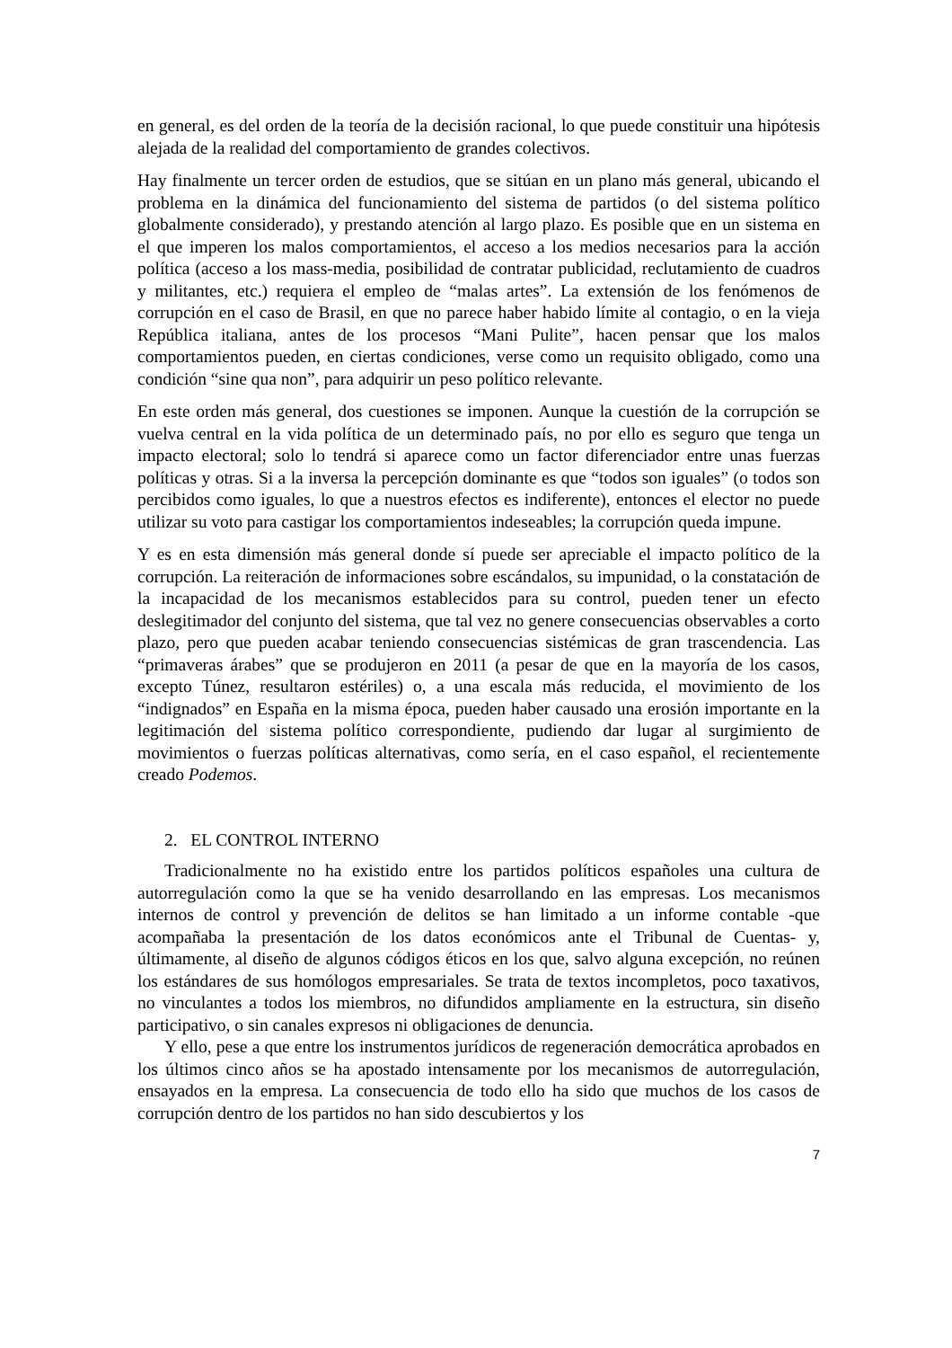en general, es del orden de la teoría de la decisión racional, lo que puede constituir una hipótesis alejada de la realidad del comportamiento de grandes colectivos.
Hay finalmente un tercer orden de estudios, que se sitúan en un plano más general, ubicando el problema en la dinámica del funcionamiento del sistema de partidos (o del sistema político globalmente considerado), y prestando atención al largo plazo. Es posible que en un sistema en el que imperen los malos comportamientos, el acceso a los medios necesarios para la acción política (acceso a los mass-media, posibilidad de contratar publicidad, reclutamiento de cuadros y militantes, etc.) requiera el empleo de “malas artes”. La extensión de los fenómenos de corrupción en el caso de Brasil, en que no parece haber habido límite al contagio, o en la vieja República italiana, antes de los procesos “Mani Pulite”, hacen pensar que los malos comportamientos pueden, en ciertas condiciones, verse como un requisito obligado, como una condición “sine qua non”, para adquirir un peso político relevante.
En este orden más general, dos cuestiones se imponen. Aunque la cuestión de la corrupción se vuelva central en la vida política de un determinado país, no por ello es seguro que tenga un impacto electoral; solo lo tendrá si aparece como un factor diferenciador entre unas fuerzas políticas y otras. Si a la inversa la percepción dominante es que “todos son iguales” (o todos son percibidos como iguales, lo que a nuestros efectos es indiferente), entonces el elector no puede utilizar su voto para castigar los comportamientos indeseables; la corrupción queda impune.
Y es en esta dimensión más general donde sí puede ser apreciable el impacto político de la corrupción. La reiteración de informaciones sobre escándalos, su impunidad, o la constatación de la incapacidad de los mecanismos establecidos para su control, pueden tener un efecto deslegitimador del conjunto del sistema, que tal vez no genere consecuencias observables a corto plazo, pero que pueden acabar teniendo consecuencias sistémicas de gran trascendencia. Las “primaveras árabes” que se produjeron en 2011 (a pesar de que en la mayoría de los casos, excepto Túnez, resultaron estériles) o, a una escala más reducida, el movimiento de los “indignados” en España en la misma época, pueden haber causado una erosión importante en la legitimación del sistema político correspondiente, pudiendo dar lugar al surgimiento de movimientos o fuerzas políticas alternativas, como sería, en el caso español, el recientemente creado Podemos.
2. EL CONTROL INTERNO
Tradicionalmente no ha existido entre los partidos políticos españoles una cultura de autorregulación como la que se ha venido desarrollando en las empresas. Los mecanismos internos de control y prevención de delitos se han limitado a un informe contable -que acompañaba la presentación de los datos económicos ante el Tribunal de Cuentas- y, últimamente, al diseño de algunos códigos éticos en los que, salvo alguna excepción, no reúnen los estándares de sus homólogos empresariales. Se trata de textos incompletos, poco taxativos, no vinculantes a todos los miembros, no difundidos ampliamente en la estructura, sin diseño participativo, o sin canales expresos ni obligaciones de denuncia.
Y ello, pese a que entre los instrumentos jurídicos de regeneración democrática aprobados en los últimos cinco años se ha apostado intensamente por los mecanismos de autorregulación, ensayados en la empresa. La consecuencia de todo ello ha sido que muchos de los casos de corrupción dentro de los partidos no han sido descubiertos y los
7